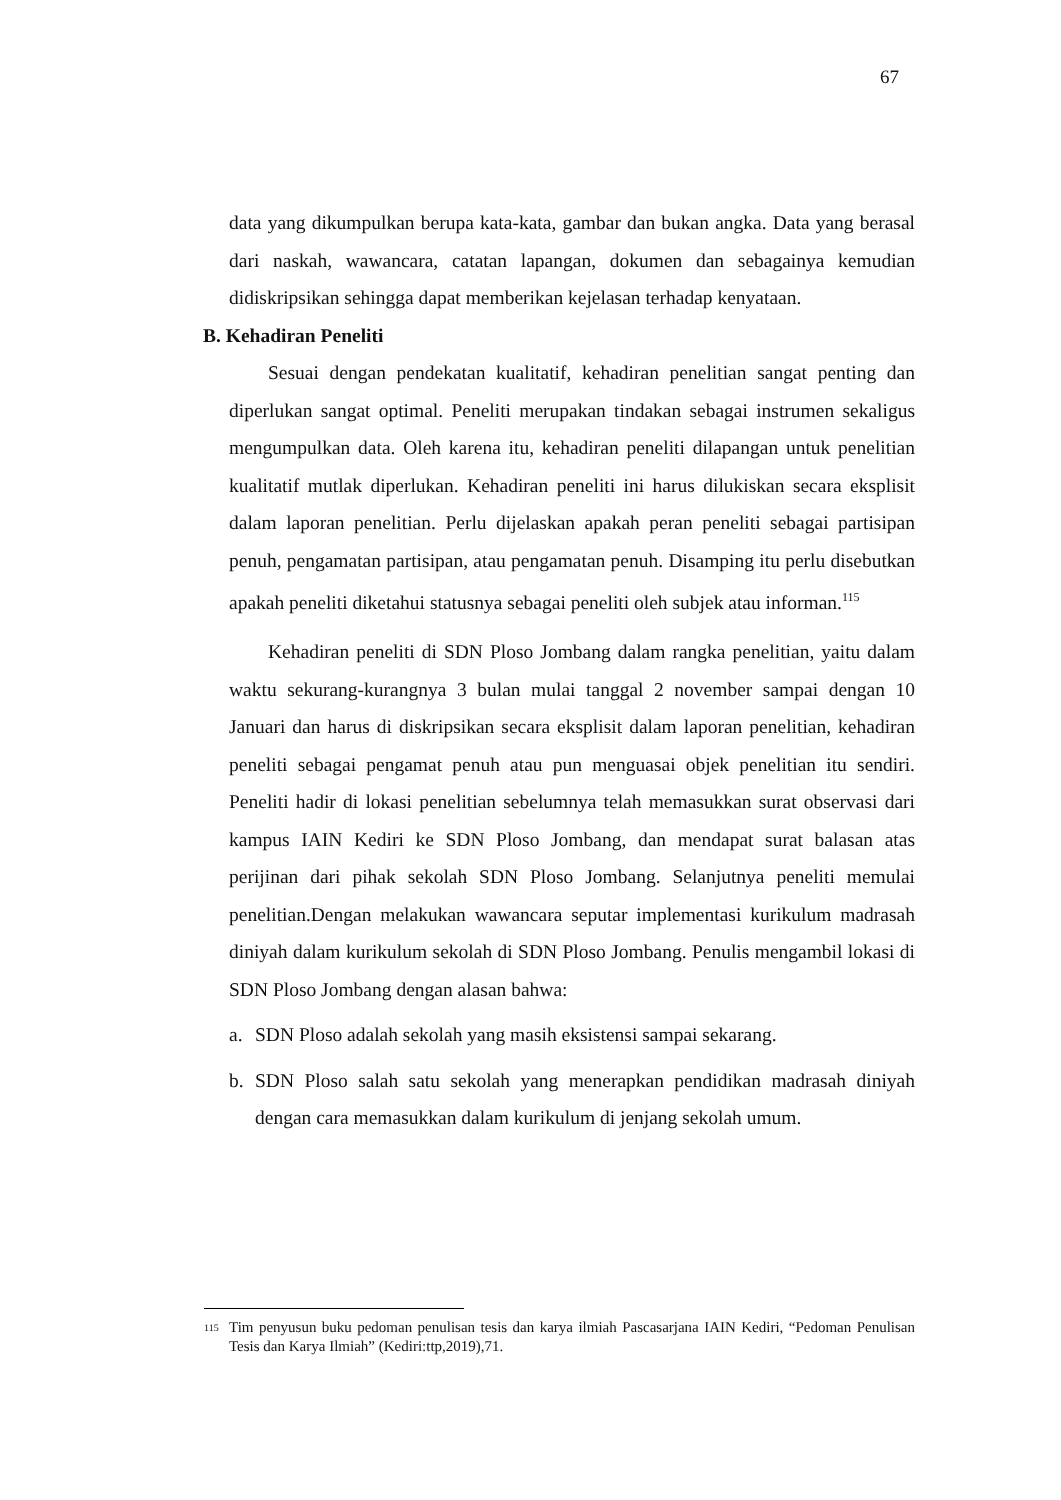67
data yang dikumpulkan berupa kata-kata, gambar dan bukan angka. Data yang berasal dari naskah, wawancara, catatan lapangan, dokumen dan sebagainya kemudian didiskripsikan sehingga dapat memberikan kejelasan terhadap kenyataan.
B. Kehadiran Peneliti
Sesuai dengan pendekatan kualitatif, kehadiran penelitian sangat penting dan diperlukan sangat optimal. Peneliti merupakan tindakan sebagai instrumen sekaligus mengumpulkan data. Oleh karena itu, kehadiran peneliti dilapangan untuk penelitian kualitatif mutlak diperlukan. Kehadiran peneliti ini harus dilukiskan secara eksplisit dalam laporan penelitian. Perlu dijelaskan apakah peran peneliti sebagai partisipan penuh, pengamatan partisipan, atau pengamatan penuh. Disamping itu perlu disebutkan apakah peneliti diketahui statusnya sebagai peneliti oleh subjek atau informan.<sup>115</sup>
Kehadiran peneliti di SDN Ploso Jombang dalam rangka penelitian, yaitu dalam waktu sekurang-kurangnya 3 bulan mulai tanggal 2 november sampai dengan 10 Januari dan harus di diskripsikan secara eksplisit dalam laporan penelitian, kehadiran peneliti sebagai pengamat penuh atau pun menguasai objek penelitian itu sendiri. Peneliti hadir di lokasi penelitian sebelumnya telah memasukkan surat observasi dari kampus IAIN Kediri ke SDN Ploso Jombang, dan mendapat surat balasan atas perijinan dari pihak sekolah SDN Ploso Jombang. Selanjutnya peneliti memulai penelitian.Dengan melakukan wawancara seputar implementasi kurikulum madrasah diniyah dalam kurikulum sekolah di SDN Ploso Jombang. Penulis mengambil lokasi di SDN Ploso Jombang dengan alasan bahwa:
a. SDN Ploso adalah sekolah yang masih eksistensi sampai sekarang.
b. SDN Ploso salah satu sekolah yang menerapkan pendidikan madrasah diniyah dengan cara memasukkan dalam kurikulum di jenjang sekolah umum.
<sup>115</sup>
Tim penyusun buku pedoman penulisan tesis dan karya ilmiah Pascasarjana IAIN Kediri, “Pedoman Penulisan Tesis dan Karya Ilmiah” (Kediri:ttp,2019),71.